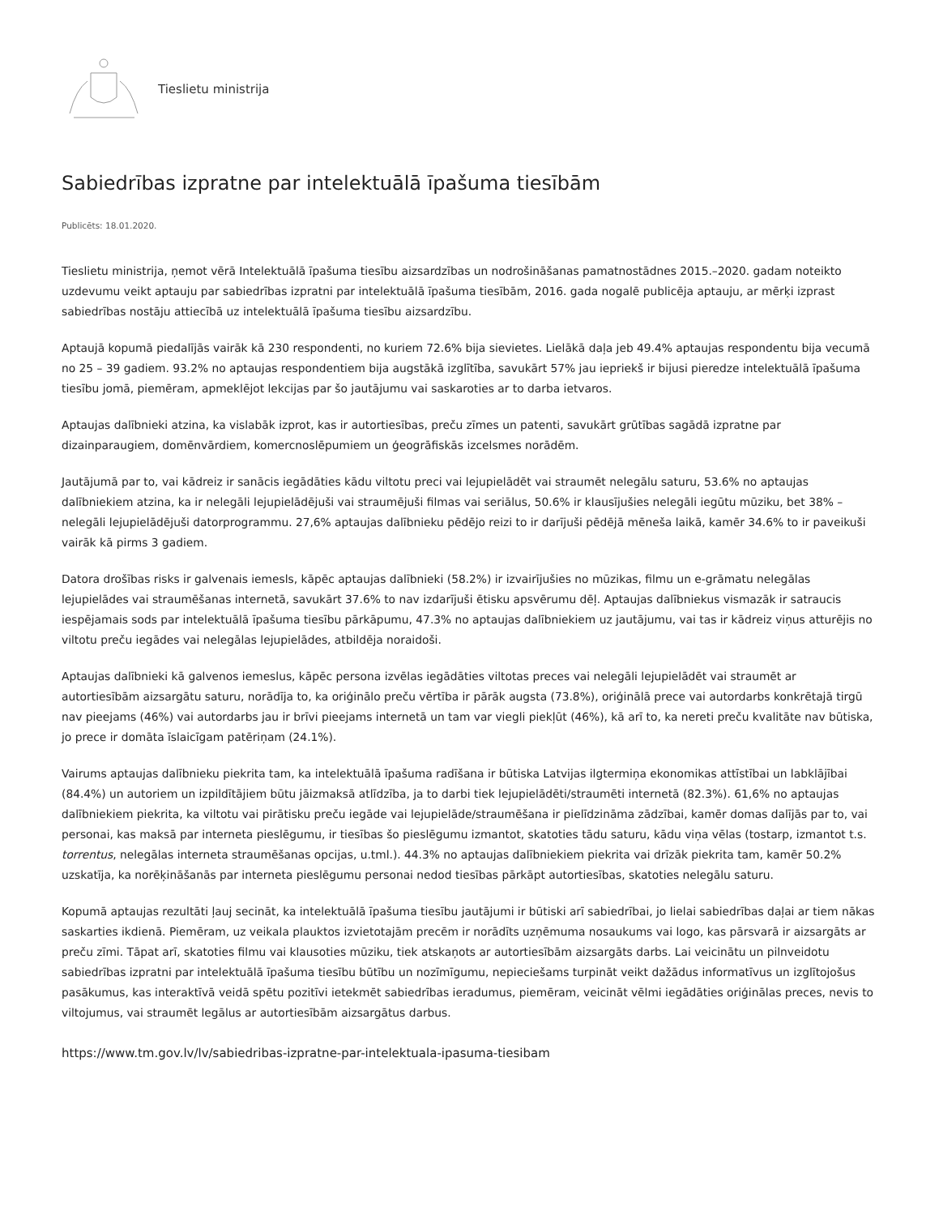Tieslietu ministrija
Sabiedrības izpratne par intelektuālā īpašuma tiesībām
Publicēts: 18.01.2020.
Tieslietu ministrija, ņemot vērā Intelektuālā īpašuma tiesību aizsardzības un nodrošināšanas pamatnostādnes 2015.–2020. gadam noteikto uzdevumu veikt aptauju par sabiedrības izpratni par intelektuālā īpašuma tiesībām, 2016. gada nogalē publicēja aptauju, ar mērķi izprast sabiedrības nostāju attiecībā uz intelektuālā īpašuma tiesību aizsardzību.
Aptaujā kopumā piedalījās vairāk kā 230 respondenti, no kuriem 72.6% bija sievietes. Lielākā daļa jeb 49.4% aptaujas respondentu bija vecumā no 25 – 39 gadiem. 93.2% no aptaujas respondentiem bija augstākā izglītība, savukārt 57% jau iepriekš ir bijusi pieredze intelektuālā īpašuma tiesību jomā, piemēram, apmeklējot lekcijas par šo jautājumu vai saskaroties ar to darba ietvaros.
Aptaujas dalībnieki atzina, ka vislabāk izprot, kas ir autortiesības, preču zīmes un patenti, savukārt grūtības sagādā izpratne par dizainparaugiem, domēnvārdiem, komercnoslēpumiem un ģeogrāfiskās izcelsmes norādēm.
Jautājumā par to, vai kādreiz ir sanācis iegādāties kādu viltotu preci vai lejupielādēt vai straumēt nelegālu saturu, 53.6% no aptaujas dalībniekiem atzina, ka ir nelegāli lejupielādējuši vai straumējuši filmas vai seriālus, 50.6% ir klausījušies nelegāli iegūtu mūziku, bet 38% – nelegāli lejupielādējuši datorprogrammu. 27,6% aptaujas dalībnieku pēdējo reizi to ir darījuši pēdējā mēneša laikā, kamēr 34.6% to ir paveikuši vairāk kā pirms 3 gadiem.
Datora drošības risks ir galvenais iemesls, kāpēc aptaujas dalībnieki (58.2%) ir izvairījušies no mūzikas, filmu un e-grāmatu nelegālas lejupielādes vai straumēšanas internetā, savukārt 37.6% to nav izdarījuši ētisku apsvērumu dēļ. Aptaujas dalībniekus vismazāk ir satraucis iespējamais sods par intelektuālā īpašuma tiesību pārkāpumu, 47.3% no aptaujas dalībniekiem uz jautājumu, vai tas ir kādreiz viņus atturējis no viltotu preču iegādes vai nelegālas lejupielādes, atbildēja noraidoši.
Aptaujas dalībnieki kā galvenos iemeslus, kāpēc persona izvēlas iegādāties viltotas preces vai nelegāli lejupielādēt vai straumēt ar autortiesībām aizsargātu saturu, norādīja to, ka oriģinālo preču vērtība ir pārāk augsta (73.8%), oriģinālā prece vai autordarbs konkrētajā tirgū nav pieejams (46%) vai autordarbs jau ir brīvi pieejams internetā un tam var viegli piekļūt (46%), kā arī to, ka nereti preču kvalitāte nav būtiska, jo prece ir domāta īslaicīgam patēriņam (24.1%).
Vairums aptaujas dalībnieku piekrita tam, ka intelektuālā īpašuma radīšana ir būtiska Latvijas ilgtermiņa ekonomikas attīstībai un labklājībai (84.4%) un autoriem un izpildītājiem būtu jāizmaksā atlīdzība, ja to darbi tiek lejupielādēti/straumēti internetā (82.3%). 61,6% no aptaujas dalībniekiem piekrita, ka viltotu vai pirātisku preču iegāde vai lejupielāde/straumēšana ir pielīdzināma zādzībai, kamēr domas dalījās par to, vai personai, kas maksā par interneta pieslēgumu, ir tiesības šo pieslēgumu izmantot, skatoties tādu saturu, kādu viņa vēlas (tostarp, izmantot t.s. torrentus, nelegālas interneta straumēšanas opcijas, u.tml.). 44.3% no aptaujas dalībniekiem piekrita vai drīzāk piekrita tam, kamēr 50.2% uzskatīja, ka norēķināšanās par interneta pieslēgumu personai nedod tiesības pārkāpt autortiesības, skatoties nelegālu saturu.
Kopumā aptaujas rezultāti ļauj secināt, ka intelektuālā īpašuma tiesību jautājumi ir būtiski arī sabiedrībai, jo lielai sabiedrības daļai ar tiem nākas saskarties ikdienā. Piemēram, uz veikala plauktos izvietotajām precēm ir norādīts uzņēmuma nosaukums vai logo, kas pārsvarā ir aizsargāts ar preču zīmi. Tāpat arī, skatoties filmu vai klausoties mūziku, tiek atskaņots ar autortiesībām aizsargāts darbs. Lai veicinātu un pilnveidotu sabiedrības izpratni par intelektuālā īpašuma tiesību būtību un nozīmīgumu, nepieciešams turpināt veikt dažādus informatīvus un izglītojošus pasākumus, kas interaktīvā veidā spētu pozitīvi ietekmēt sabiedrības ieradumus, piemēram, veicināt vēlmi iegādāties oriģinālas preces, nevis to viltojumus, vai straumēt legālus ar autortiesībām aizsargātus darbus.
https://www.tm.gov.lv/lv/sabiedribas-izpratne-par-intelektuala-ipasuma-tiesibam